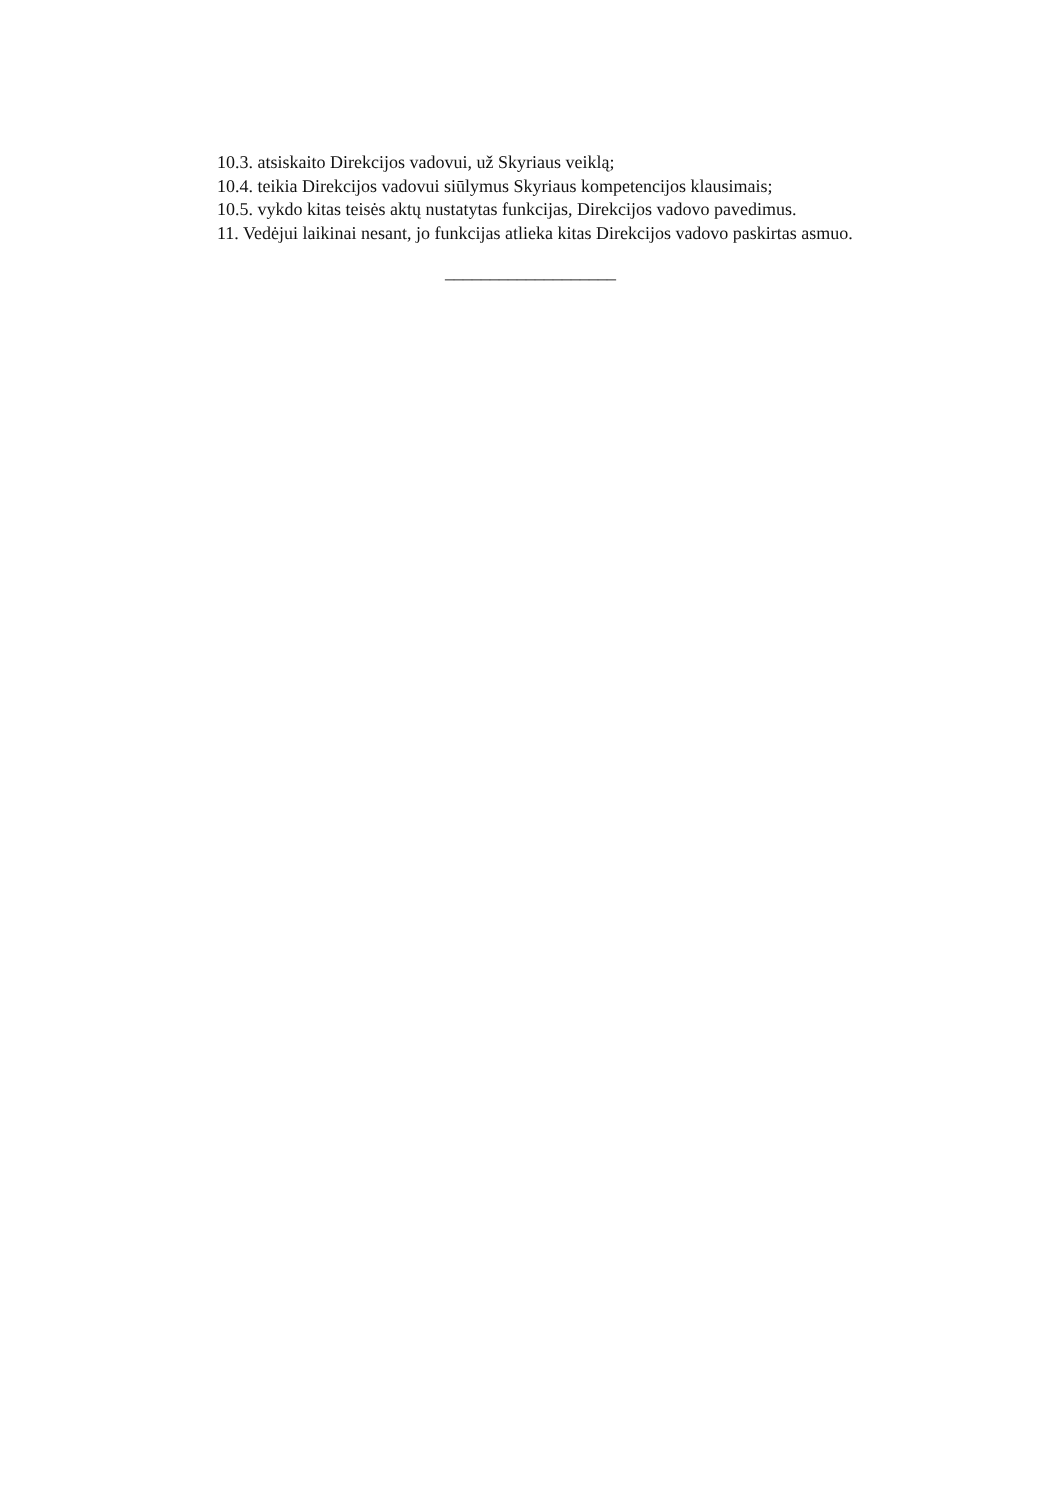10.3. atsiskaito Direkcijos vadovui, už Skyriaus veiklą;
10.4. teikia Direkcijos vadovui siūlymus Skyriaus kompetencijos klausimais;
10.5. vykdo kitas teisės aktų nustatytas funkcijas, Direkcijos vadovo pavedimus.
11. Vedėjui laikinai nesant, jo funkcijas atlieka kitas Direkcijos vadovo paskirtas asmuo.
___________________